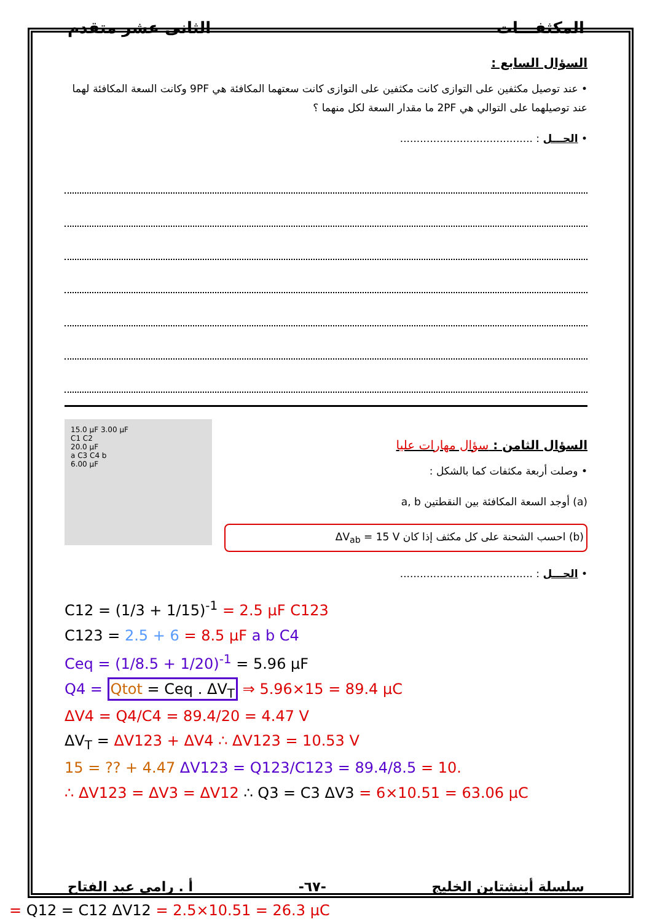المكثفـــات الثانى عشر متقدم
السؤال السابع :
• عند توصيل مكثفين على التوازى كانت مكثفين على التوازى كانت سعتهما المكافئة هي 9PF وكانت السعة المكافئة لهما عند توصيلهما على التوالي هي 2PF ما مقدار السعة لكل منهما ؟
• الحـــل : ........................................
السؤال الثامن : سؤال مهارات عليا
• وصلت أربعة مكثفات كما بالشكل :
(a) أوجد السعة المكافئة بين النقطتين a, b
(b) احسب الشحنة على كل مكثف إذا كان ΔV<sub>ab</sub> = 15 V
15.0 μF 3.00 μF
C1 C2
20.0 μF
a C3 C4 b
6.00 μF
• الحـــل : ........................................
C12 = (1/3 + 1/15)<sup>-1</sup> = 2.5 μF C123
C123 = 2.5 + 6 = 8.5 μF a b C4
Ceq = (1/8.5 + 1/20)<sup>-1</sup> = 5.96 μF
Q4 = Qtot = Ceq . ΔV<sub>T</sub> ⇒ 5.96×15 = 89.4 μC
ΔV4 = Q4/C4 = 89.4/20 = 4.47 V
ΔV<sub>T</sub> = ΔV123 + ΔV4 ∴ ΔV123 = 10.53 V
15 = ?? + 4.47 ΔV123 = Q123/C123 = 89.4/8.5 = 10.
∴ ΔV123 = ΔV3 = ΔV12 ∴ Q3 = C3 ΔV3 = 6×10.51 = 63.06 μC
سلسلة أينشتاين الخليج -٦٧- أ . رامى عبد الفتاح
= Q12 = C12 ΔV12 = 2.5×10.51 = 26.3 μC